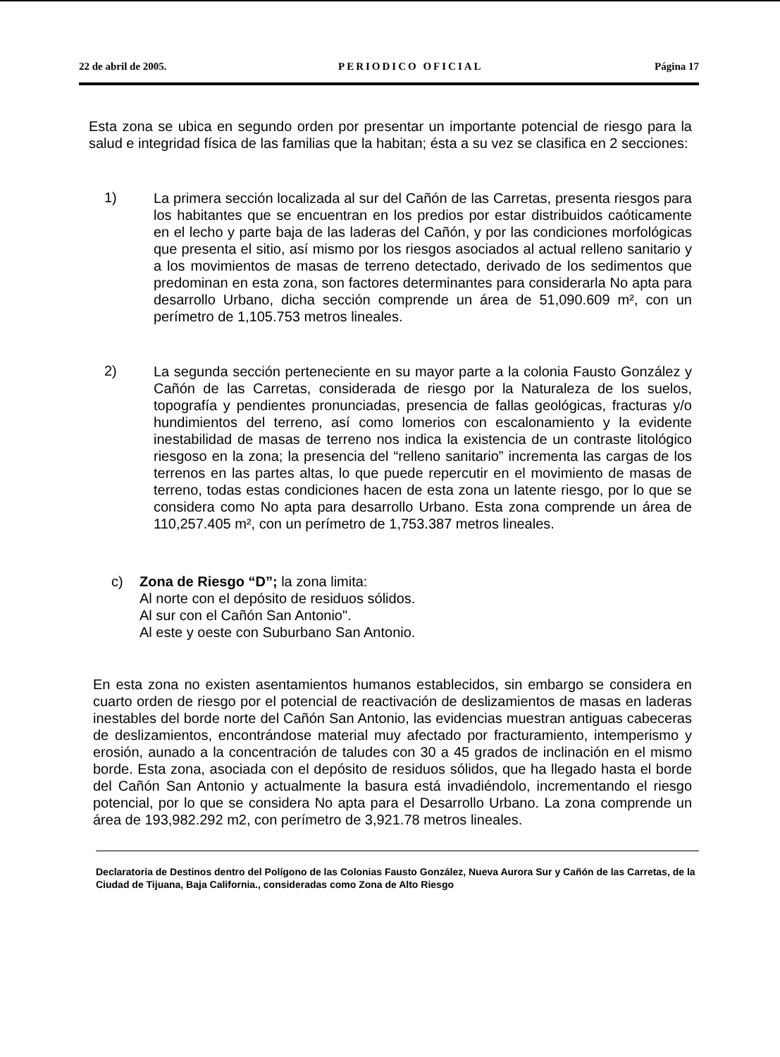22 de abril de 2005. PERIODICO OFICIAL Página 17
Esta zona se ubica en segundo orden por presentar un importante potencial de riesgo para la salud e integridad física de las familias que la habitan; ésta a su vez se clasifica en 2 secciones:
1)
La primera sección localizada al sur del Cañón de las Carretas, presenta riesgos para los habitantes que se encuentran en los predios por estar distribuidos caóticamente en el lecho y parte baja de las laderas del Cañón, y por las condiciones morfológicas que presenta el sitio, así mismo por los riesgos asociados al actual relleno sanitario y a los movimientos de masas de terreno detectado, derivado de los sedimentos que predominan en esta zona, son factores determinantes para considerarla No apta para desarrollo Urbano, dicha sección comprende un área de 51,090.609 m², con un perímetro de 1,105.753 metros lineales.
2)
La segunda sección perteneciente en su mayor parte a la colonia Fausto González y Cañón de las Carretas, considerada de riesgo por la Naturaleza de los suelos, topografía y pendientes pronunciadas, presencia de fallas geológicas, fracturas y/o hundimientos del terreno, así como lomerios con escalonamiento y la evidente inestabilidad de masas de terreno nos indica la existencia de un contraste litológico riesgoso en la zona; la presencia del “relleno sanitario” incrementa las cargas de los terrenos en las partes altas, lo que puede repercutir en el movimiento de masas de terreno, todas estas condiciones hacen de esta zona un latente riesgo, por lo que se considera como No apta para desarrollo Urbano. Esta zona comprende un área de 110,257.405 m², con un perímetro de 1,753.387 metros lineales.
c) Zona de Riesgo “D”; la zona limita:
Al norte con el depósito de residuos sólidos.
Al sur con el Cañón San Antonio".
Al este y oeste con Suburbano San Antonio.
En esta zona no existen asentamientos humanos establecidos, sin embargo se considera en cuarto orden de riesgo por el potencial de reactivación de deslizamientos de masas en laderas inestables del borde norte del Cañón San Antonio, las evidencias muestran antiguas cabeceras de deslizamientos, encontrándose material muy afectado por fracturamiento, intemperismo y erosión, aunado a la concentración de taludes con 30 a 45 grados de inclinación en el mismo borde. Esta zona, asociada con el depósito de residuos sólidos, que ha llegado hasta el borde del Cañón San Antonio y actualmente la basura está invadiéndolo, incrementando el riesgo potencial, por lo que se considera No apta para el Desarrollo Urbano. La zona comprende un área de 193,982.292 m2, con perímetro de 3,921.78 metros lineales.
Declaratoria de Destinos dentro del Polígono de las Colonias Fausto González, Nueva Aurora Sur y Cañón de las Carretas, de la Ciudad de Tijuana, Baja California., consideradas como Zona de Alto Riesgo